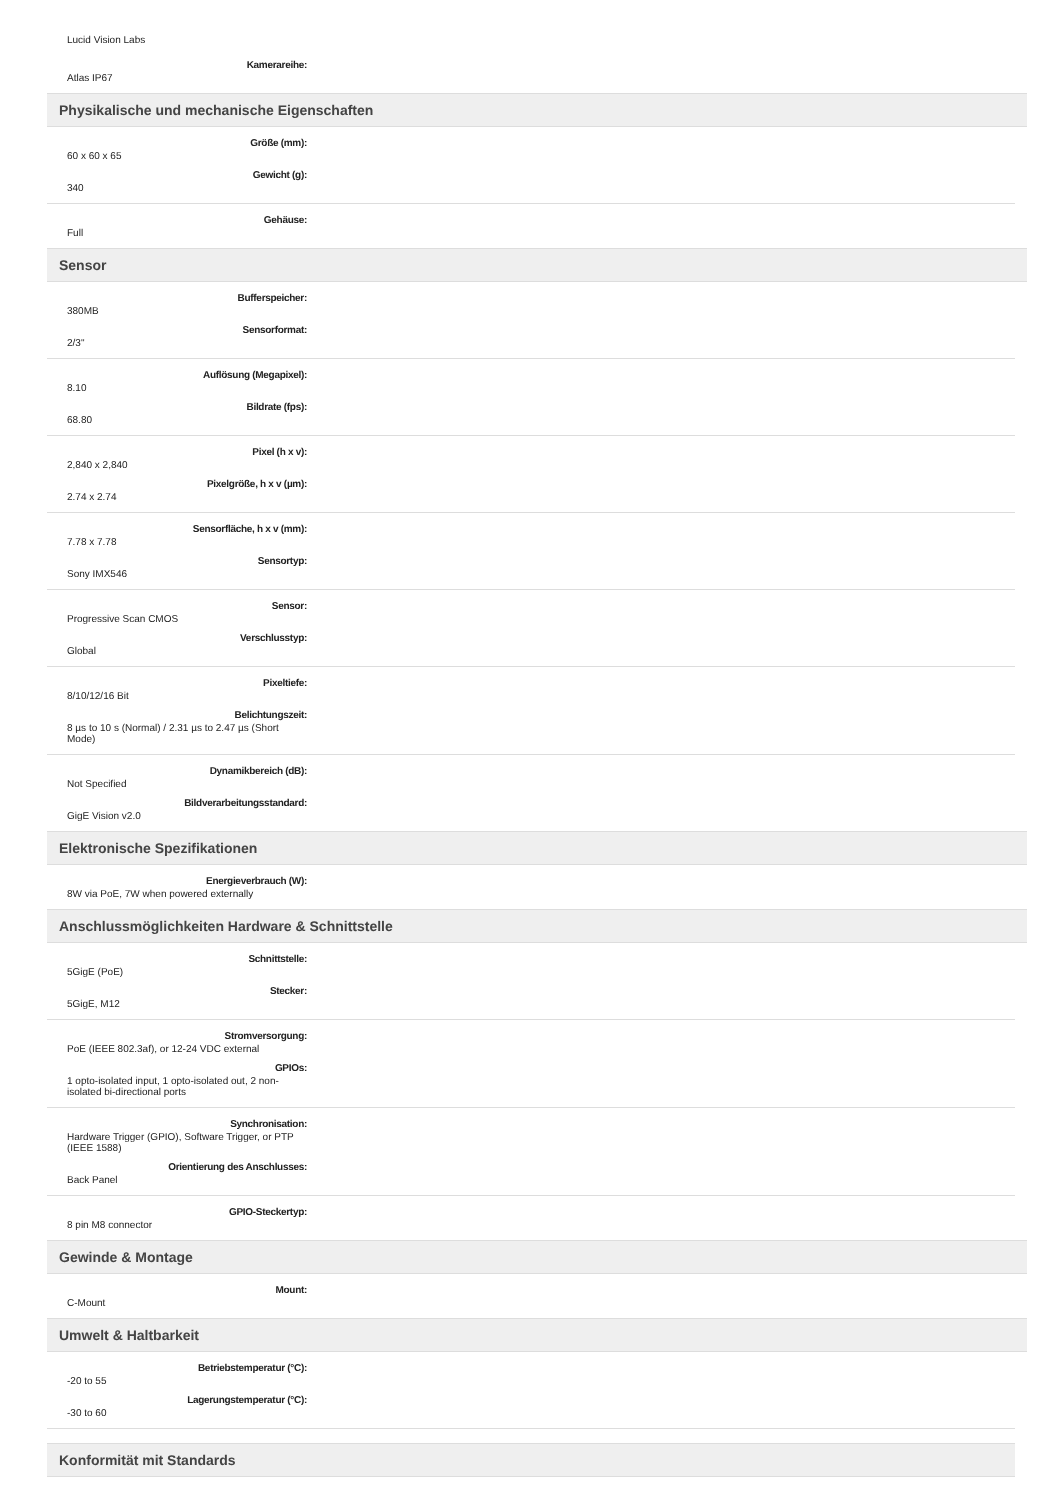Lucid Vision Labs
Kamerareihe:
Atlas IP67
Physikalische und mechanische Eigenschaften
Größe (mm):
60 x 60 x 65
Gewicht (g):
340
Gehäuse:
Full
Sensor
Bufferspeicher:
380MB
Sensorformat:
2/3"
Auflösung (Megapixel):
8.10
Bildrate (fps):
68.80
Pixel (h x v):
2,840 x 2,840
Pixelgröße, h x v (µm):
2.74 x 2.74
Sensorfläche, h x v (mm):
7.78 x 7.78
Sensortyp:
Sony IMX546
Sensor:
Progressive Scan CMOS
Verschlusstyp:
Global
Pixeltiefe:
8/10/12/16 Bit
Belichtungszeit:
8 µs to 10 s (Normal) / 2.31 µs to 2.47 µs (Short Mode)
Dynamikbereich (dB):
Not Specified
Bildverarbeitungsstandard:
GigE Vision v2.0
Elektronische Spezifikationen
Energieverbrauch (W):
8W via PoE, 7W when powered externally
Anschlussmöglichkeiten Hardware & Schnittstelle
Schnittstelle:
5GigE (PoE)
Stecker:
5GigE, M12
Stromversorgung:
PoE (IEEE 802.3af), or 12-24 VDC external
GPIOs:
1 opto-isolated input, 1 opto-isolated out, 2 non-isolated bi-directional ports
Synchronisation:
Hardware Trigger (GPIO), Software Trigger, or PTP (IEEE 1588)
Orientierung des Anschlusses:
Back Panel
GPIO-Steckertyp:
8 pin M8 connector
Gewinde & Montage
Mount:
C-Mount
Umwelt & Haltbarkeit
Betriebstemperatur (°C):
-20 to 55
Lagerungstemperatur (°C):
-30 to 60
Konformität mit Standards